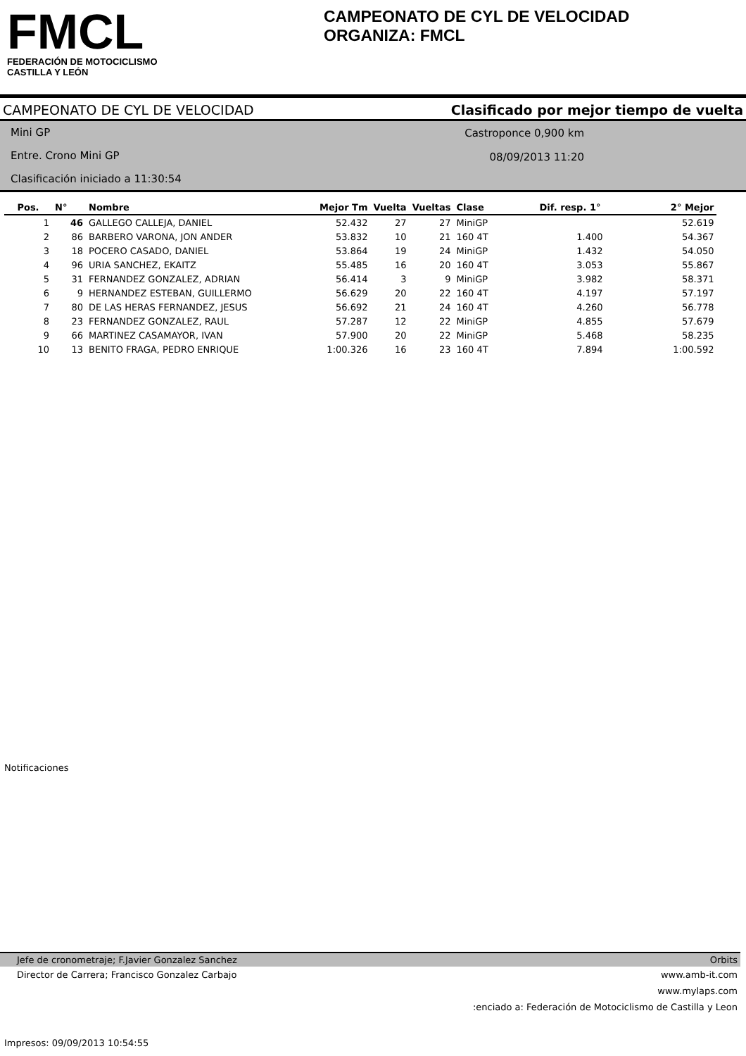FMCL
FEDERACIÓN DE MOTOCICLISMO
CASTILLA Y LEÓN
CAMPEONATO DE CYL DE VELOCIDAD
ORGANIZA: FMCL
CAMPEONATO DE CYL DE VELOCIDAD Clasificado por mejor tiempo de vuelta
Mini GP
Entre. Crono Mini GP
Clasificación iniciado a 11:30:54
Castroponce 0,900 km
08/09/2013 11:20
| Pos. | N° | Nombre | Mejor Tm | Vuelta | Vueltas | Clase | Dif. resp. 1° | 2° Mejor |
| --- | --- | --- | --- | --- | --- | --- | --- | --- |
| 1 | 46 | GALLEGO CALLEJA, DANIEL | 52.432 | 27 | 27 | MiniGP | | 52.619 |
| 2 | 86 | BARBERO VARONA, JON ANDER | 53.832 | 10 | 21 | 160 4T | 1.400 | 54.367 |
| 3 | 18 | POCERO CASADO, DANIEL | 53.864 | 19 | 24 | MiniGP | 1.432 | 54.050 |
| 4 | 96 | URIA SANCHEZ, EKAITZ | 55.485 | 16 | 20 | 160 4T | 3.053 | 55.867 |
| 5 | 31 | FERNANDEZ GONZALEZ, ADRIAN | 56.414 | 3 | 9 | MiniGP | 3.982 | 58.371 |
| 6 | 9 | HERNANDEZ ESTEBAN, GUILLERMO | 56.629 | 20 | 22 | 160 4T | 4.197 | 57.197 |
| 7 | 80 | DE LAS HERAS FERNANDEZ, JESUS | 56.692 | 21 | 24 | 160 4T | 4.260 | 56.778 |
| 8 | 23 | FERNANDEZ GONZALEZ, RAUL | 57.287 | 12 | 22 | MiniGP | 4.855 | 57.679 |
| 9 | 66 | MARTINEZ CASAMAYOR, IVAN | 57.900 | 20 | 22 | MiniGP | 5.468 | 58.235 |
| 10 | 13 | BENITO FRAGA, PEDRO ENRIQUE | 1:00.326 | 16 | 23 | 160 4T | 7.894 | 1:00.592 |
Notificaciones
Jefe de cronometraje; F.Javier Gonzalez Sanchez Orbits
Director de Carrera; Francisco Gonzalez Carbajo www.amb-it.com
www.mylaps.com
:enciado a: Federación de Motociclismo de Castilla y Leon
Impresos: 09/09/2013 10:54:55